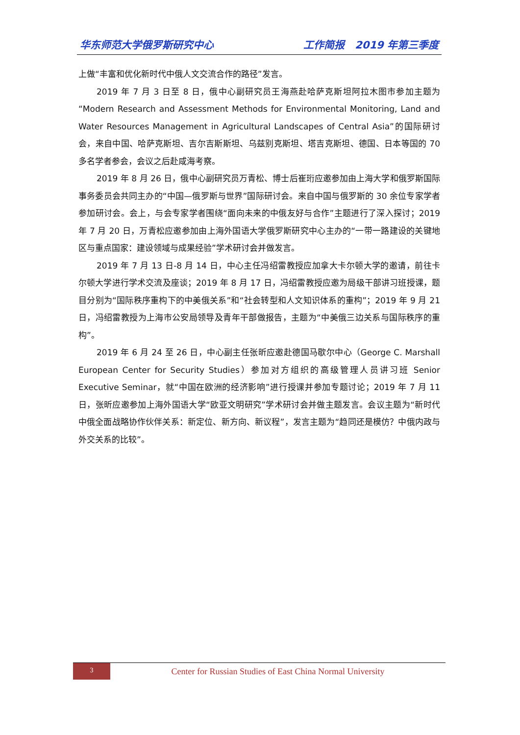华东师范大学俄罗斯研究中心 工作简报　2019 年第三季度
上做“丰富和优化新时代中俄人文交流合作的路径”发言。
2019 年 7 月 3 日至 8 日，俄中心副研究员王海燕赴哈萨克斯坦阿拉木图市参加主题为“Modern Research and Assessment Methods for Environmental Monitoring, Land and Water Resources Management in Agricultural Landscapes of Central Asia”的国际研讨会，来自中国、哈萨克斯坦、吉尔吉斯斯坦、乌兹别克斯坦、塔吉克斯坦、德国、日本等国的 70 多名学者参会，会议之后赴咸海考察。
2019 年 8 月 26 日，俄中心副研究员万青松、博士后崔珩应邀参加由上海大学和俄罗斯国际事务委员会共同主办的“中国—俄罗斯与世界”国际研讨会。来自中国与俄罗斯的 30 余位专家学者参加研讨会。会上，与会专家学者围绕“面向未来的中俄友好与合作”主题进行了深入探讨；2019 年 7 月 20 日，万青松应邀参加由上海外国语大学俄罗斯研究中心主办的“一带一路建设的关键地区与重点国家：建设领域与成果经验”学术研讨会并做发言。
2019 年 7 月 13 日-8 月 14 日，中心主任冯绍雷教授应加拿大卡尔顿大学的邀请，前往卡尔顿大学进行学术交流及座谈；2019 年 8 月 17 日，冯绍雷教授应邀为局级干部讲习班授课，题目分别为“国际秩序重构下的中美俄关系”和“社会转型和人文知识体系的重构”；2019 年 9 月 21 日，冯绍雷教授为上海市公安局领导及青年干部做报告，主题为“中美俄三边关系与国际秩序的重构”。
2019 年 6 月 24 至 26 日，中心副主任张昕应邀赴德国马歇尔中心（George C. Marshall European Center for Security Studies）参加对方组织的高级管理人员讲习班 Senior Executive Seminar，就“中国在欧洲的经济影响”进行授课并参加专题讨论；2019 年 7 月 11 日，张昕应邀参加上海外国语大学“欧亚文明研究”学术研讨会并做主题发言。会议主题为“新时代中俄全面战略协作伙伴关系：新定位、新方向、新议程”，发言主题为“趋同还是模仿？中俄内政与外交关系的比较”。
3
Center for Russian Studies of East China Normal University